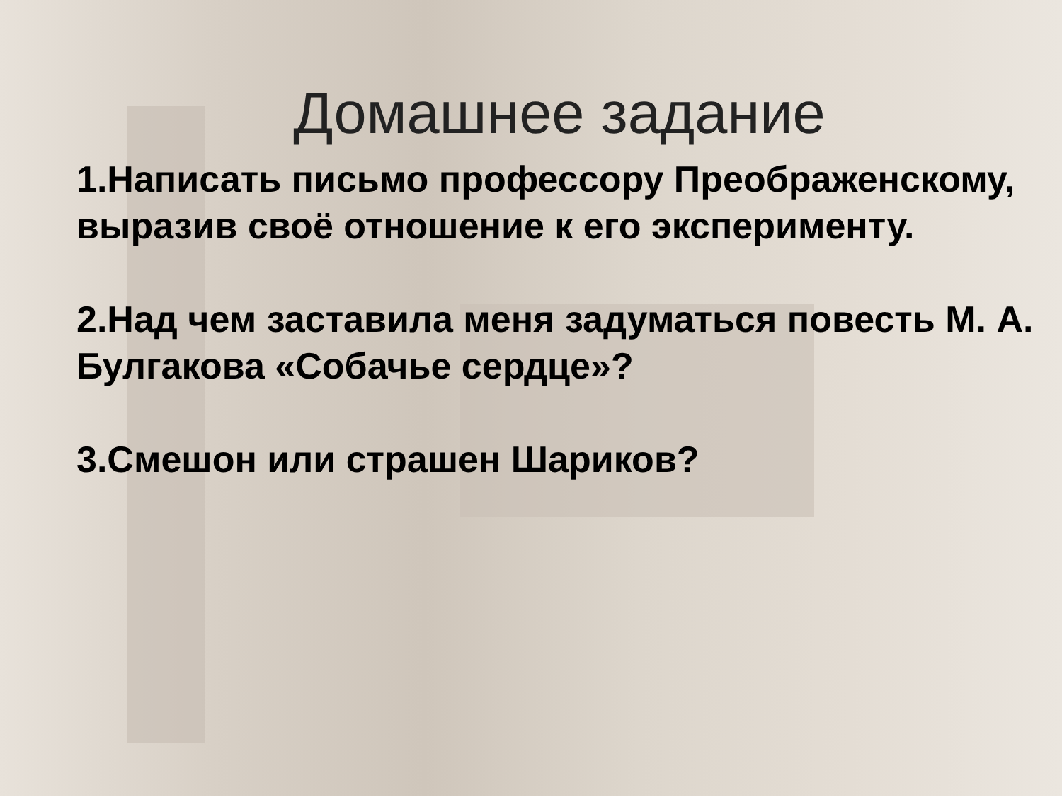Домашнее задание
1.Написать письмо профессору Преображенскому, выразив своё отношение к его эксперименту.
2.Над чем заставила меня задуматься повесть М. А. Булгакова «Собачье сердце»?
3.Смешон или страшен Шариков?